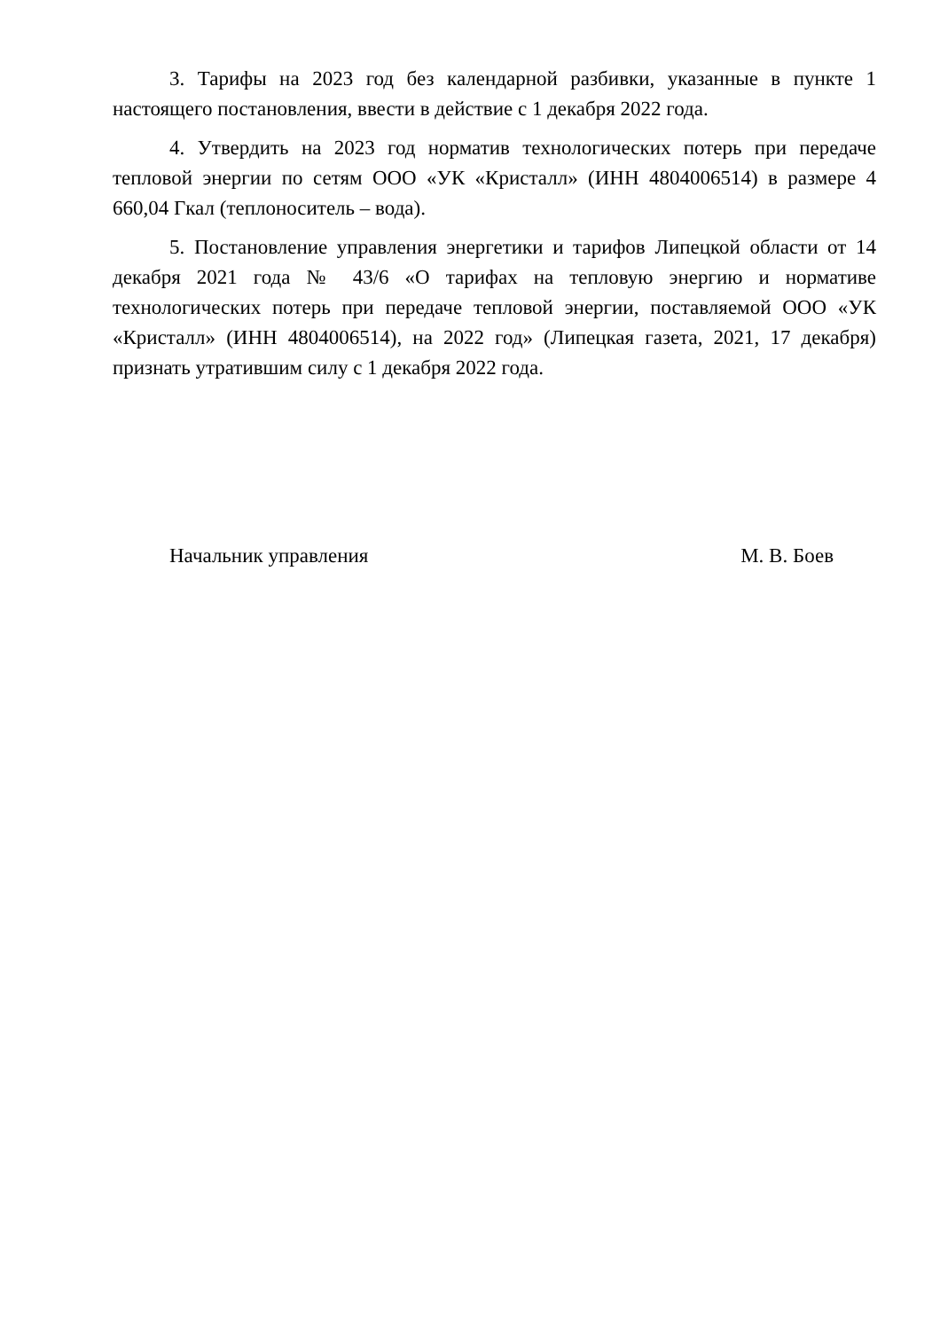3. Тарифы на 2023 год без календарной разбивки, указанные в пункте 1 настоящего постановления, ввести в действие с 1 декабря 2022 года.
4. Утвердить на 2023 год норматив технологических потерь при передаче тепловой энергии по сетям ООО «УК «Кристалл» (ИНН 4804006514) в размере 4 660,04 Гкал (теплоноситель – вода).
5. Постановление управления энергетики и тарифов Липецкой области от 14 декабря 2021 года № 43/6 «О тарифах на тепловую энергию и нормативе технологических потерь при передаче тепловой энергии, поставляемой ООО «УК «Кристалл» (ИНН 4804006514), на 2022 год» (Липецкая газета, 2021, 17 декабря) признать утратившим силу с 1 декабря 2022 года.
Начальник управления М. В. Боев